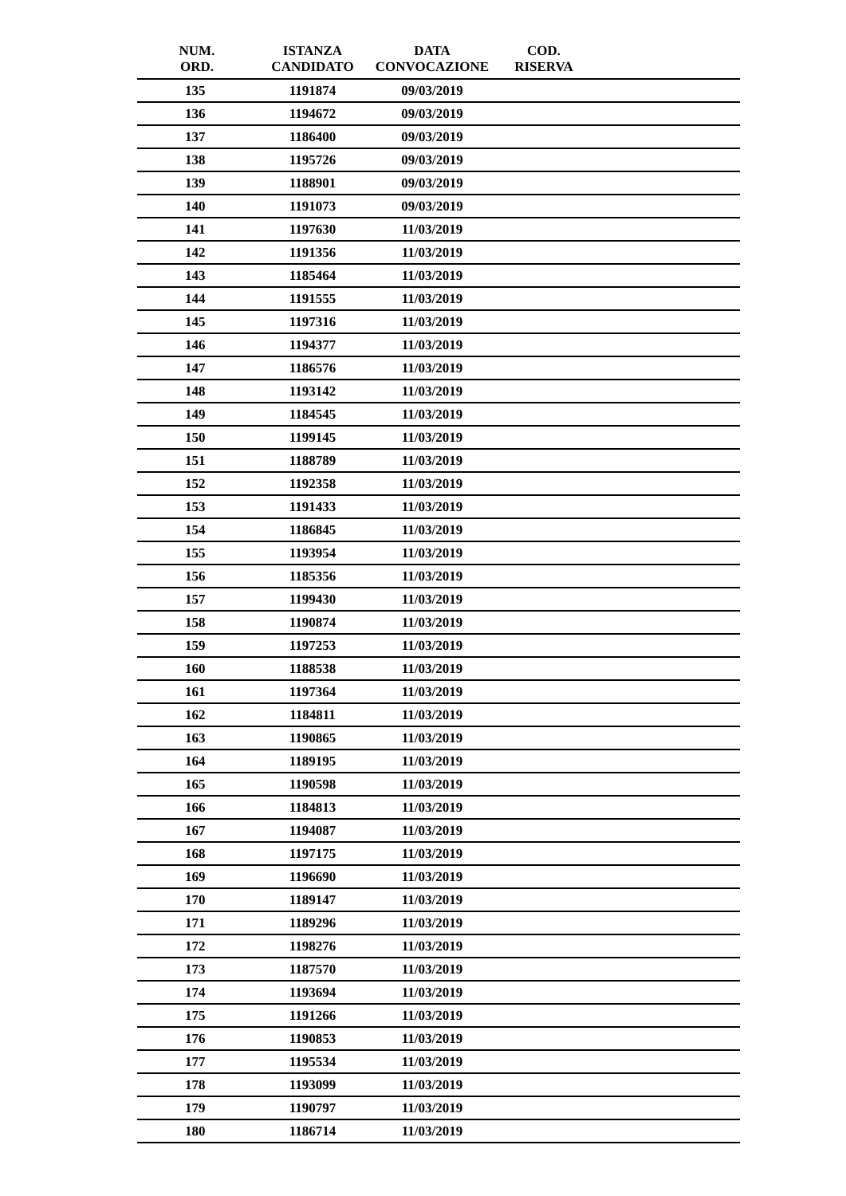| NUM. ORD. | ISTANZA CANDIDATO | DATA CONVOCAZIONE | COD. RISERVA | |
| --- | --- | --- | --- | --- |
| 135 | 1191874 | 09/03/2019 | | |
| 136 | 1194672 | 09/03/2019 | | |
| 137 | 1186400 | 09/03/2019 | | |
| 138 | 1195726 | 09/03/2019 | | |
| 139 | 1188901 | 09/03/2019 | | |
| 140 | 1191073 | 09/03/2019 | | |
| 141 | 1197630 | 11/03/2019 | | |
| 142 | 1191356 | 11/03/2019 | | |
| 143 | 1185464 | 11/03/2019 | | |
| 144 | 1191555 | 11/03/2019 | | |
| 145 | 1197316 | 11/03/2019 | | |
| 146 | 1194377 | 11/03/2019 | | |
| 147 | 1186576 | 11/03/2019 | | |
| 148 | 1193142 | 11/03/2019 | | |
| 149 | 1184545 | 11/03/2019 | | |
| 150 | 1199145 | 11/03/2019 | | |
| 151 | 1188789 | 11/03/2019 | | |
| 152 | 1192358 | 11/03/2019 | | |
| 153 | 1191433 | 11/03/2019 | | |
| 154 | 1186845 | 11/03/2019 | | |
| 155 | 1193954 | 11/03/2019 | | |
| 156 | 1185356 | 11/03/2019 | | |
| 157 | 1199430 | 11/03/2019 | | |
| 158 | 1190874 | 11/03/2019 | | |
| 159 | 1197253 | 11/03/2019 | | |
| 160 | 1188538 | 11/03/2019 | | |
| 161 | 1197364 | 11/03/2019 | | |
| 162 | 1184811 | 11/03/2019 | | |
| 163 | 1190865 | 11/03/2019 | | |
| 164 | 1189195 | 11/03/2019 | | |
| 165 | 1190598 | 11/03/2019 | | |
| 166 | 1184813 | 11/03/2019 | | |
| 167 | 1194087 | 11/03/2019 | | |
| 168 | 1197175 | 11/03/2019 | | |
| 169 | 1196690 | 11/03/2019 | | |
| 170 | 1189147 | 11/03/2019 | | |
| 171 | 1189296 | 11/03/2019 | | |
| 172 | 1198276 | 11/03/2019 | | |
| 173 | 1187570 | 11/03/2019 | | |
| 174 | 1193694 | 11/03/2019 | | |
| 175 | 1191266 | 11/03/2019 | | |
| 176 | 1190853 | 11/03/2019 | | |
| 177 | 1195534 | 11/03/2019 | | |
| 178 | 1193099 | 11/03/2019 | | |
| 179 | 1190797 | 11/03/2019 | | |
| 180 | 1186714 | 11/03/2019 | | |